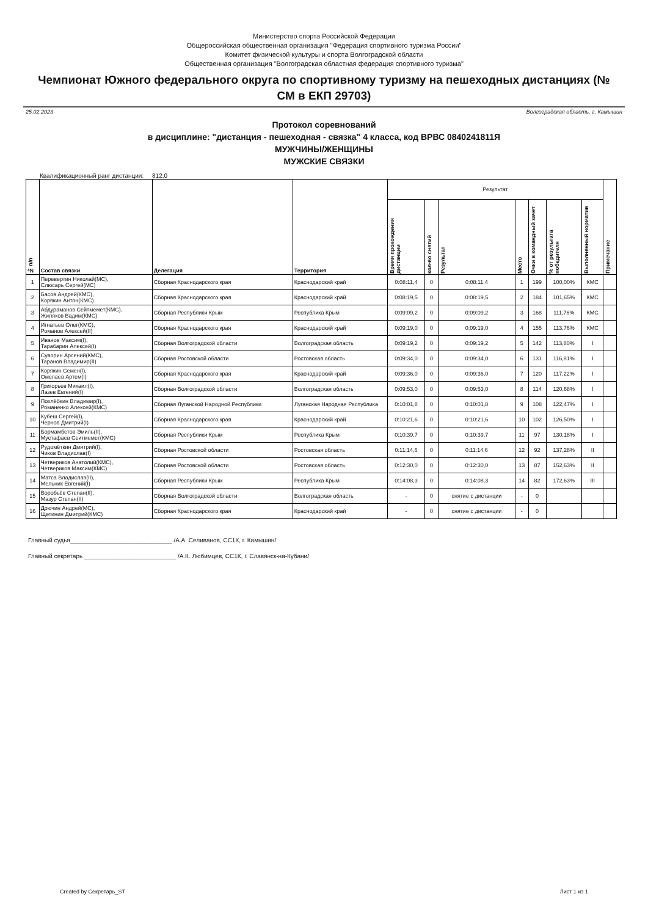Министерство спорта Российской Федерации
Общероссийская общественная организация "Федерация спортивного туризма России"
Комитет физической культуры и спорта Волгоградской области
Общественная организация "Волгоградская областная федерация спортивного туризма"
Чемпионат Южного федерального округа по спортивному туризму на пешеходных дистанциях (№ СМ в ЕКП 29703)
25.02.2023 Волгоградская область, г. Камышин
Протокол соревнований
в дисциплине: "дистанция - пешеходная - связка" 4 класса, код ВРВС 0840241811Я
МУЖЧИНЫ/ЖЕНЩИНЫ
МУЖСКИЕ СВЯЗКИ
Квалификационный ранг дистанции: 812,0
| № п/п | Состав связки | Делегация | Территория | Результат | | | | | | | Примечание |
| --- | --- | --- | --- | --- | --- | --- | --- | --- | --- | --- | --- |
| | | | | Время прохождения дистанции | кол-во снятий | Результат | Место | Очки в командный зачет | % от результата победителя | Выполненный норматив | |
| 1 | Перевертин Николай(МС), Слюсарь Сергей(МС) | Сборная Краснодарского края | Краснодарский край | 0:08:11,4 | 0 | 0:08:11,4 | 1 | 199 | 100,00% | КМС | |
| 2 | Басов Андрей(КМС), Корякин Антон(КМС) | Сборная Краснодарского края | Краснодарский край | 0:08:19,5 | 0 | 0:08:19,5 | 2 | 184 | 101,65% | КМС | |
| 3 | Абдураманов Сейтмемет(КМС), Жиляков Вадим(КМС) | Сборная Республики Крым | Республика Крым | 0:09:09,2 | 0 | 0:09:09,2 | 3 | 168 | 111,76% | КМС | |
| 4 | Игнатьев Олег(КМС), Романов Алексей(II) | Сборная Краснодарского края | Краснодарский край | 0:09:19,0 | 0 | 0:09:19,0 | 4 | 155 | 113,76% | КМС | |
| 5 | Иванов Максим(I), Тарабарин Алексей(I) | Сборная Волгоградской области | Волгоградская область | 0:09:19,2 | 0 | 0:09:19,2 | 5 | 142 | 113,80% | I | |
| 6 | Суворин Арсений(КМС), Таранов Владимир(II) | Сборная Ростовской области | Ростовская область | 0:09:34,0 | 0 | 0:09:34,0 | 6 | 131 | 116,81% | I | |
| 7 | Корякин Семен(I), Омелаев Артем(I) | Сборная Краснодарского края | Краснодарский край | 0:09:36,0 | 0 | 0:09:36,0 | 7 | 120 | 117,22% | I | |
| 8 | Григорьев Михаил(I), Лазев Евгений(I) | Сборная Волгоградской области | Волгоградская область | 0:09:53,0 | 0 | 0:09:53,0 | 8 | 114 | 120,68% | I | |
| 9 | Похлёбкин Владимир(I), Романенко Алексей(КМС) | Сборная Луганской Народной Республики | Луганская Народная Республика | 0:10:01,8 | 0 | 0:10:01,8 | 9 | 108 | 122,47% | I | |
| 10 | Кубеш Сергей(I), Чернов Дмитрий(I) | Сборная Краснодарского края | Краснодарский край | 0:10:21,6 | 0 | 0:10:21,6 | 10 | 102 | 126,50% | I | |
| 11 | Бормамбетов Эмиль(II), Мустафаев Сеитмемет(КМС) | Сборная Республики Крым | Республика Крым | 0:10:39,7 | 0 | 0:10:39,7 | 11 | 97 | 130,18% | I | |
| 12 | Рудомёткин Дмитрий(I), Чиков Владислав(I) | Сборная Ростовской области | Ростовская область | 0:11:14,6 | 0 | 0:11:14,6 | 12 | 92 | 137,28% | II | |
| 13 | Четвериков Анатолий(КМС), Четвериков Максим(КМС) | Сборная Ростовской области | Ростовская область | 0:12:30,0 | 0 | 0:12:30,0 | 13 | 87 | 152,63% | II | |
| 14 | Матса Владислав(II), Мельник Евгений(I) | Сборная Республики Крым | Республика Крым | 0:14:08,3 | 0 | 0:14:08,3 | 14 | 82 | 172,63% | III | |
| 15 | Воробьёв Степан(II), Мазур Степан(II) | Сборная Волгоградской области | Волгоградская область | - | 0 | снятие с дистанции | - | 0 | | | |
| 16 | Дрючин Андрей(МС), Щетинин Дмитрий(КМС) | Сборная Краснодарского края | Краснодарский край | - | 0 | снятие с дистанции | - | 0 | | | |
Главный судья______________________________ /А.А. Селиванов, СС1К, г. Камышин/
Главный секретарь ___________________________ /А.К. Любимцев, СС1К, г. Славянск-на-Кубани/
Created by Секретарь_ST Лист 1 из 1